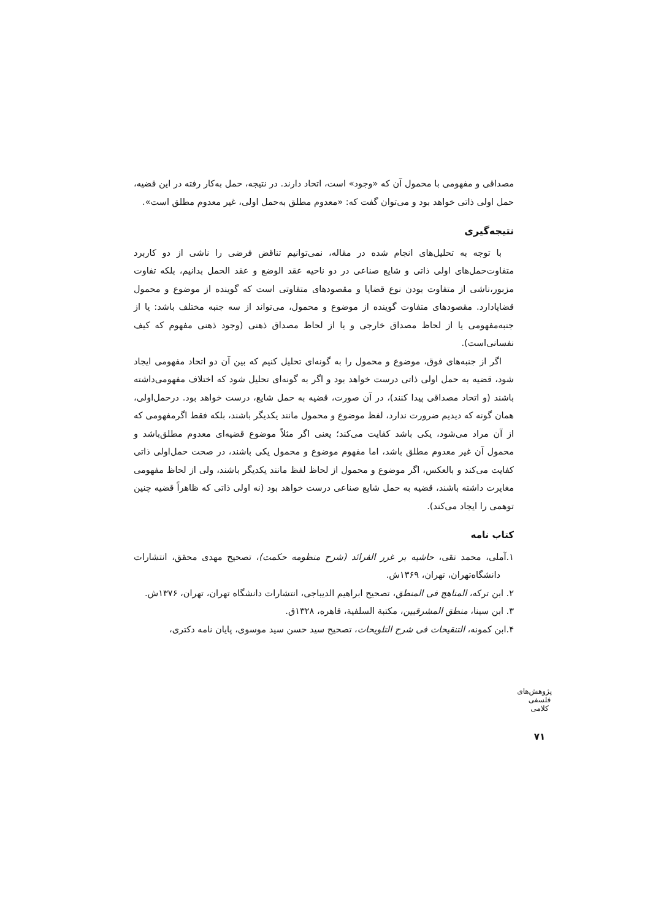مصداقی و مفهومی با محمول آن که «وجود» است، اتحاد دارند. در نتیجه، حمل به‌کار رفته در این قضیه، حمل اولی ذاتی خواهد بود و می‌توان گفت که: «معدوم مطلق به‌حمل اولی، غیر معدوم مطلق است».
نتیجه‌گیری
با توجه به تحلیل‌های انجام شده در مقاله، نمی‌توانیم تناقض فرضی را ناشی از دو کاربرد متفاوت‌حمل‌های اولی ذاتی و شایع صناعی در دو ناحیه عقد الوضع و عقد الحمل بدانیم، بلکه تفاوت مزبور،ناشی از متفاوت بودن نوع قضایا و مقصودهای متفاوتی است که گوینده از موضوع و محمول قضایادارد. مقصودهای متفاوت گوینده از موضوع و محمول، می‌تواند از سه جنبه مختلف باشد: یا از جنبه‌مفهومی یا از لحاظ مصداق خارجی و یا از لحاظ مصداق ذهنی (وجود ذهنی مفهوم که کیف نفسانی‌است).
اگر از جنبه‌های فوق، موضوع و محمول را به گونه‌ای تحلیل کنیم که بین آن دو اتحاد مفهومی ایجاد شود، قضیه به حمل اولی ذاتی درست خواهد بود و اگر به گونه‌ای تحلیل شود که اختلاف مفهومی‌داشته باشند (و اتحاد مصداقی پیدا کنند)، در آن صورت، قضیه به حمل شایع، درست خواهد بود. درحمل‌اولی، همان گونه که دیدیم ضرورت ندارد، لفظ موضوع و محمول مانند یکدیگر باشند، بلکه فقط اگرمفهومی که از آن مراد می‌شود، یکی باشد کفایت می‌کند؛ یعنی اگر مثلاً موضوع قضیه‌ای معدوم مطلق‌باشد و محمول آن غیر معدوم مطلق باشد، اما مفهوم موضوع و محمول یکی باشند، در صحت حمل‌اولی ذاتی کفایت می‌کند و بالعکس، اگر موضوع و محمول از لحاظ لفظ مانند یکدیگر باشند، ولی از لحاظ مفهومی مغایرت داشته باشند، قضیه به حمل شایع صناعی درست خواهد بود (نه اولی ذاتی که ظاهراً قضیه چنین توهمی را ایجاد می‌کند).
کتاب نامه
۱.آملی، محمد تقی، حاشیه بر غرر الفرائد (شرح منظومه حکمت)، تصحیح مهدی محقق، انتشارات دانشگاه‌تهران، تهران، ۱۳۶۹ش.
۲. ابن ترکه، المناهج فی المنطق، تصحیح ابراهیم الدیباجی، انتشارات دانشگاه تهران، تهران، ۱۳۷۶ش.
۳. ابن سینا، منطق المشرقیین، مکتبة السلفیة، قاهره، ۱۳۲۸ق.
۴.ابن کمونه، التنقیحات فی شرح التلویحات، تصحیح سید حسن سید موسوی، پایان نامه دکتری،
پژوهش‌های فلسفی کلامی
۷۱